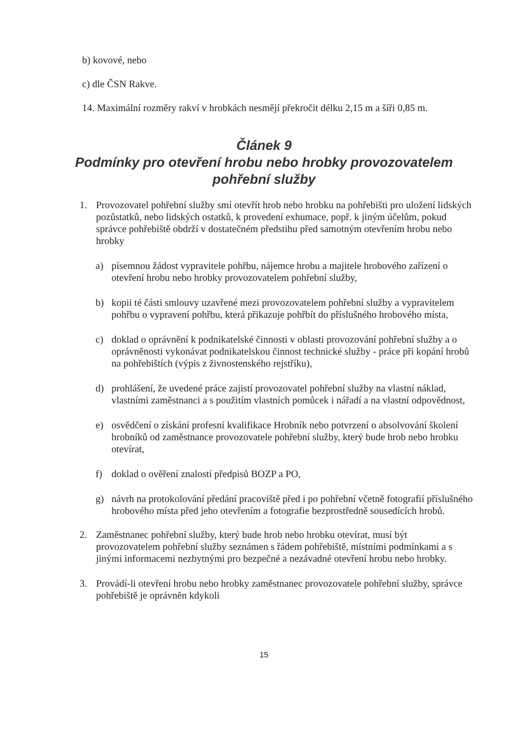b) kovové, nebo
c) dle ČSN Rakve.
14. Maximální rozměry rakví v hrobkách nesmějí překročit délku 2,15 m a šíři 0,85 m.
Článek 9
Podmínky pro otevření hrobu nebo hrobky provozovatelem
pohřební služby
1. Provozovatel pohřební služby smí otevřít hrob nebo hrobku na pohřebišti pro uložení lidských pozůstatků, nebo lidských ostatků, k provedení exhumace, popř. k jiným účelům, pokud správce pohřebiště obdrží v dostatečném předstihu před samotným otevřením hrobu nebo hrobky
a) písemnou žádost vypravitele pohřbu, nájemce hrobu a majitele hrobového zařízení o otevření hrobu nebo hrobky provozovatelem pohřební služby,
b) kopii té části smlouvy uzavřené mezi provozovatelem pohřební služby a vypravitelem pohřbu o vypravení pohřbu, která přikazuje pohřbít do příslušného hrobového místa,
c) doklad o oprávnění k podnikatelské činnosti v oblasti provozování pohřební služby a o oprávněnosti vykonávat podnikatelskou činnost technické služby - práce při kopání hrobů na pohřebištích (výpis z živnostenského rejstříku),
d) prohlášení, že uvedené práce zajistí provozovatel pohřební služby na vlastní náklad, vlastními zaměstnanci a s použitím vlastních pomůcek i nářadí a na vlastní odpovědnost,
e) osvědčení o získání profesní kvalifikace Hrobník nebo potvrzení o absolvování školení hrobníků od zaměstnance provozovatele pohřební služby, který bude hrob nebo hrobku otevírat,
f) doklad o ověření znalostí předpisů BOZP a PO,
g) návrh na protokolování předání pracoviště před i po pohřební včetně fotografií příslušného hrobového místa před jeho otevřením a fotografie bezprostředně sousedících hrobů.
2. Zaměstnanec pohřební služby, který bude hrob nebo hrobku otevírat, musí být provozovatelem pohřební služby seznámen s řádem pohřebiště, místními podmínkami a s jinými informacemi nezbytnými pro bezpečné a nezávadné otevření hrobu nebo hrobky.
3. Provádí-li otevření hrobu nebo hrobky zaměstnanec provozovatele pohřební služby, správce pohřebiště je oprávněn kdykoli
15